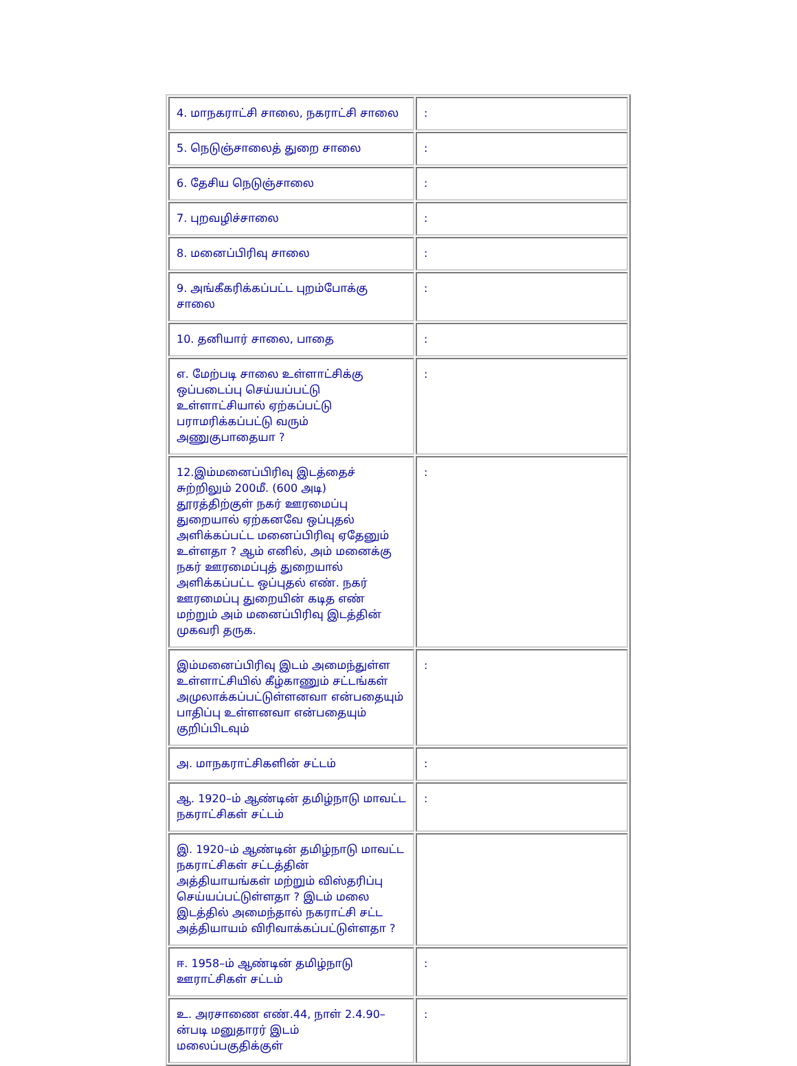| 4. மாநகராட்சி சாலை, நகராட்சி சாலை | : |
| 5. நெடுஞ்சாலைத் துறை சாலை | : |
| 6. தேசிய நெடுஞ்சாலை | : |
| 7. புறவழிச்சாலை | : |
| 8. மனைப்பிரிவு சாலை | : |
| 9. அங்கீகரிக்கப்பட்ட புறம்போக்கு சாலை | : |
| 10. தனியார் சாலை, பாதை | : |
| எ. மேற்படி சாலை உள்ளாட்சிக்கு ஒப்படைப்பு செய்யப்பட்டு உள்ளாட்சியால் ஏற்கப்பட்டு பராமரிக்கப்பட்டு வரும் அணுகுபாதையா ? | : |
| 12.இம்மனைப்பிரிவு இடத்தைச் சுற்றிலும் 200மீ. (600 அடி) தூரத்திற்குள் நகர் ஊரமைப்பு துறையால் ஏற்கனவே ஒப்புதல் அளிக்கப்பட்ட மனைப்பிரிவு ஏதேனும் உள்ளதா ? ஆம் எனில், அம் மனைக்கு நகர் ஊரமைப்புத் துறையால் அளிக்கப்பட்ட ஒப்புதல் எண். நகர் ஊரமைப்பு துறையின் கடித எண் மற்றும் அம் மனைப்பிரிவு இடத்தின் முகவரி தருக. | : |
| இம்மனைப்பிரிவு இடம் அமைந்துள்ள உள்ளாட்சியில் கீழ்காணும் சட்டங்கள் அமுலாக்கப்பட்டுள்ளனவா என்பதையும் பாதிப்பு உள்ளனவா என்பதையும் குறிப்பிடவும் | : |
| அ. மாநகராட்சிகளின் சட்டம் | : |
| ஆ. 1920–ம் ஆண்டின் தமிழ்நாடு மாவட்ட நகராட்சிகள் சட்டம் | : |
| இ. 1920–ம் ஆண்டின் தமிழ்நாடு மாவட்ட நகராட்சிகள் சட்டத்தின் அத்தியாயங்கள் மற்றும் விஸ்தரிப்பு செய்யப்பட்டுள்ளதா ? இடம் மலை இடத்தில் அமைந்தால் நகராட்சி சட்ட அத்தியாயம் விரிவாக்கப்பட்டுள்ளதா ? | |
| ஈ. 1958–ம் ஆண்டின் தமிழ்நாடு ஊராட்சிகள் சட்டம் | : |
| உ. அரசாணை எண்.44, நாள் 2.4.90–ன்படி மனுதாரர் இடம் மலைப்பகுதிக்குள் | : |